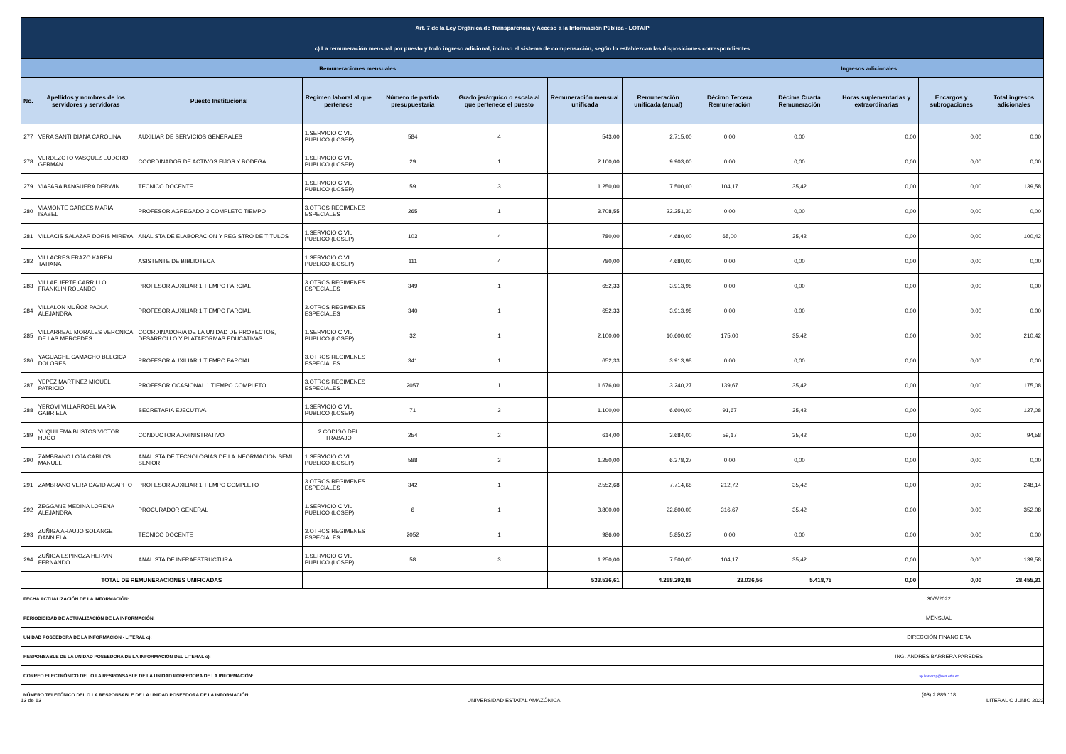| Art. 7 de la Ley Orgánica de Transparencia y Acceso a la Información Pública - LOTAIP | | | | | | | | | | | | |
| c) La remuneración mensual por puesto y todo ingreso adicional, incluso el sistema de compensación, según lo establezcan las disposiciones correspondientes | | | | | | | | | | | | |
| Remuneraciones mensuales | | | | | | | | Ingresos adicionales | | | | |
| No. | Apellidos y nombres de los servidores y servidoras | Puesto Institucional | Regimen laboral al que pertenece | Número de partida presupuestaria | Grado jerárquico o escala al que pertenece el puesto | Remuneración mensual unificada | Remuneración unificada (anual) | Décimo Tercera Remuneración | Décima Cuarta Remuneración | Horas suplementarias y extraordinarias | Encargos y subrogaciones | Total ingresos adicionales |
| 277 | VERA SANTI DIANA CAROLINA | AUXILIAR DE SERVICIOS GENERALES | 1.SERVICIO CIVIL PUBLICO (LOSEP) | 584 | 4 | 543,00 | 2.715,00 | 0,00 | 0,00 | 0,00 | 0,00 | 0,00 |
| 278 | VERDEZOTO VASQUEZ EUDORO GERMAN | COORDINADOR DE ACTIVOS FIJOS Y BODEGA | 1.SERVICIO CIVIL PUBLICO (LOSEP) | 29 | 1 | 2.100,00 | 9.903,00 | 0,00 | 0,00 | 0,00 | 0,00 | 0,00 |
| 279 | VIAFARA BANGUERA DERWIN | TECNICO DOCENTE | 1.SERVICIO CIVIL PUBLICO (LOSEP) | 59 | 3 | 1.250,00 | 7.500,00 | 104,17 | 35,42 | 0,00 | 0,00 | 139,58 |
| 280 | VIAMONTE GARCES MARIA ISABEL | PROFESOR AGREGADO 3 COMPLETO TIEMPO | 3.OTROS REGIMENES ESPECIALES | 265 | 1 | 3.708,55 | 22.251,30 | 0,00 | 0,00 | 0,00 | 0,00 | 0,00 |
| 281 | VILLACIS SALAZAR DORIS MIREYA | ANALISTA DE ELABORACION Y REGISTRO DE TITULOS | 1.SERVICIO CIVIL PUBLICO (LOSEP) | 103 | 4 | 780,00 | 4.680,00 | 65,00 | 35,42 | 0,00 | 0,00 | 100,42 |
| 282 | VILLACRES ERAZO KAREN TATIANA | ASISTENTE DE BIBLIOTECA | 1.SERVICIO CIVIL PUBLICO (LOSEP) | 111 | 4 | 780,00 | 4.680,00 | 0,00 | 0,00 | 0,00 | 0,00 | 0,00 |
| 283 | VILLAFUERTE CARRILLO FRANKLIN ROLANDO | PROFESOR AUXILIAR 1 TIEMPO PARCIAL | 3.OTROS REGIMENES ESPECIALES | 349 | 1 | 652,33 | 3.913,98 | 0,00 | 0,00 | 0,00 | 0,00 | 0,00 |
| 284 | VILLALON MUÑOZ PAOLA ALEJANDRA | PROFESOR AUXILIAR 1 TIEMPO PARCIAL | 3.OTROS REGIMENES ESPECIALES | 340 | 1 | 652,33 | 3.913,98 | 0,00 | 0,00 | 0,00 | 0,00 | 0,00 |
| 285 | VILLARREAL MORALES VERONICA DE LAS MERCEDES | COORDINADOR/A DE LA UNIDAD DE PROYECTOS, DESARROLLO Y PLATAFORMAS EDUCATIVAS | 1.SERVICIO CIVIL PUBLICO (LOSEP) | 32 | 1 | 2.100,00 | 10.600,00 | 175,00 | 35,42 | 0,00 | 0,00 | 210,42 |
| 286 | YAGUACHE CAMACHO BELGICA DOLORES | PROFESOR AUXILIAR 1 TIEMPO PARCIAL | 3.OTROS REGIMENES ESPECIALES | 341 | 1 | 652,33 | 3.913,98 | 0,00 | 0,00 | 0,00 | 0,00 | 0,00 |
| 287 | YEPEZ MARTINEZ MIGUEL PATRICIO | PROFESOR OCASIONAL 1 TIEMPO COMPLETO | 3.OTROS REGIMENES ESPECIALES | 2057 | 1 | 1.676,00 | 3.240,27 | 139,67 | 35,42 | 0,00 | 0,00 | 175,08 |
| 288 | YEROVI VILLARROEL MARIA GABRIELA | SECRETARIA EJECUTIVA | 1.SERVICIO CIVIL PUBLICO (LOSEP) | 71 | 3 | 1.100,00 | 6.600,00 | 91,67 | 35,42 | 0,00 | 0,00 | 127,08 |
| 289 | YUQUILEMA BUSTOS VICTOR HUGO | CONDUCTOR ADMINISTRATIVO | 2.CODIGO DEL TRABAJO | 254 | 2 | 614,00 | 3.684,00 | 59,17 | 35,42 | 0,00 | 0,00 | 94,58 |
| 290 | ZAMBRANO LOJA CARLOS MANUEL | ANALISTA DE TECNOLOGIAS DE LA INFORMACION SEMI SENIOR | 1.SERVICIO CIVIL PUBLICO (LOSEP) | 588 | 3 | 1.250,00 | 6.378,27 | 0,00 | 0,00 | 0,00 | 0,00 | 0,00 |
| 291 | ZAMBRANO VERA DAVID AGAPITO | PROFESOR AUXILIAR 1 TIEMPO COMPLETO | 3.OTROS REGIMENES ESPECIALES | 342 | 1 | 2.552,68 | 7.714,68 | 212,72 | 35,42 | 0,00 | 0,00 | 248,14 |
| 292 | ZEGGANE MEDINA LORENA ALEJANDRA | PROCURADOR GENERAL | 1.SERVICIO CIVIL PUBLICO (LOSEP) | 6 | 1 | 3.800,00 | 22.800,00 | 316,67 | 35,42 | 0,00 | 0,00 | 352,08 |
| 293 | ZUÑIGA ARAUJO SOLANGE DANNIELA | TECNICO DOCENTE | 3.OTROS REGIMENES ESPECIALES | 2052 | 1 | 986,00 | 5.850,27 | 0,00 | 0,00 | 0,00 | 0,00 | 0,00 |
| 294 | ZUÑIGA ESPINOZA HERVIN FERNANDO | ANALISTA DE INFRAESTRUCTURA | 1.SERVICIO CIVIL PUBLICO (LOSEP) | 58 | 3 | 1.250,00 | 7.500,00 | 104,17 | 35,42 | 0,00 | 0,00 | 139,58 |
| TOTAL DE REMUNERACIONES UNIFICADAS | | | | | | 533.536,61 | 4.268.292,88 | 23.036,56 | 5.418,75 | 0,00 | 0,00 | 28.455,31 |
| FECHA ACTUALIZACIÓN DE LA INFORMACIÓN: | | | | | | | | | | 30/6/2022 | | |
| PERIODICIDAD DE ACTUALIZACIÓN DE LA INFORMACIÓN: | | | | | | | | | | MENSUAL | | |
| UNIDAD POSEEDORA DE LA INFORMACION - LITERAL c): | | | | | | | | | | DIRECCIÓN FINANCIERA | | |
| RESPONSABLE DE LA UNIDAD POSEEDORA DE LA INFORMACIÓN DEL LITERAL c): | | | | | | | | | | ING. ANDRES BARRERA PAREDES | | |
| CORREO ELECTRÓNICO DEL O LA RESPONSABLE DE LA UNIDAD POSEEDORA DE LA INFORMACIÓN: | | | | | | | | | | ap.barrerap@uea.edu.ec | | |
| NÚMERO TELEFÓNICO DEL O LA RESPONSABLE DE LA UNIDAD POSEEDORA DE LA INFORMACIÓN: | | | | | | | | | | (03) 2 889 118 | | |
13 de 13 UNIVERSIDAD ESTATAL AMAZÓNICA LITERAL C JUNIO 2022